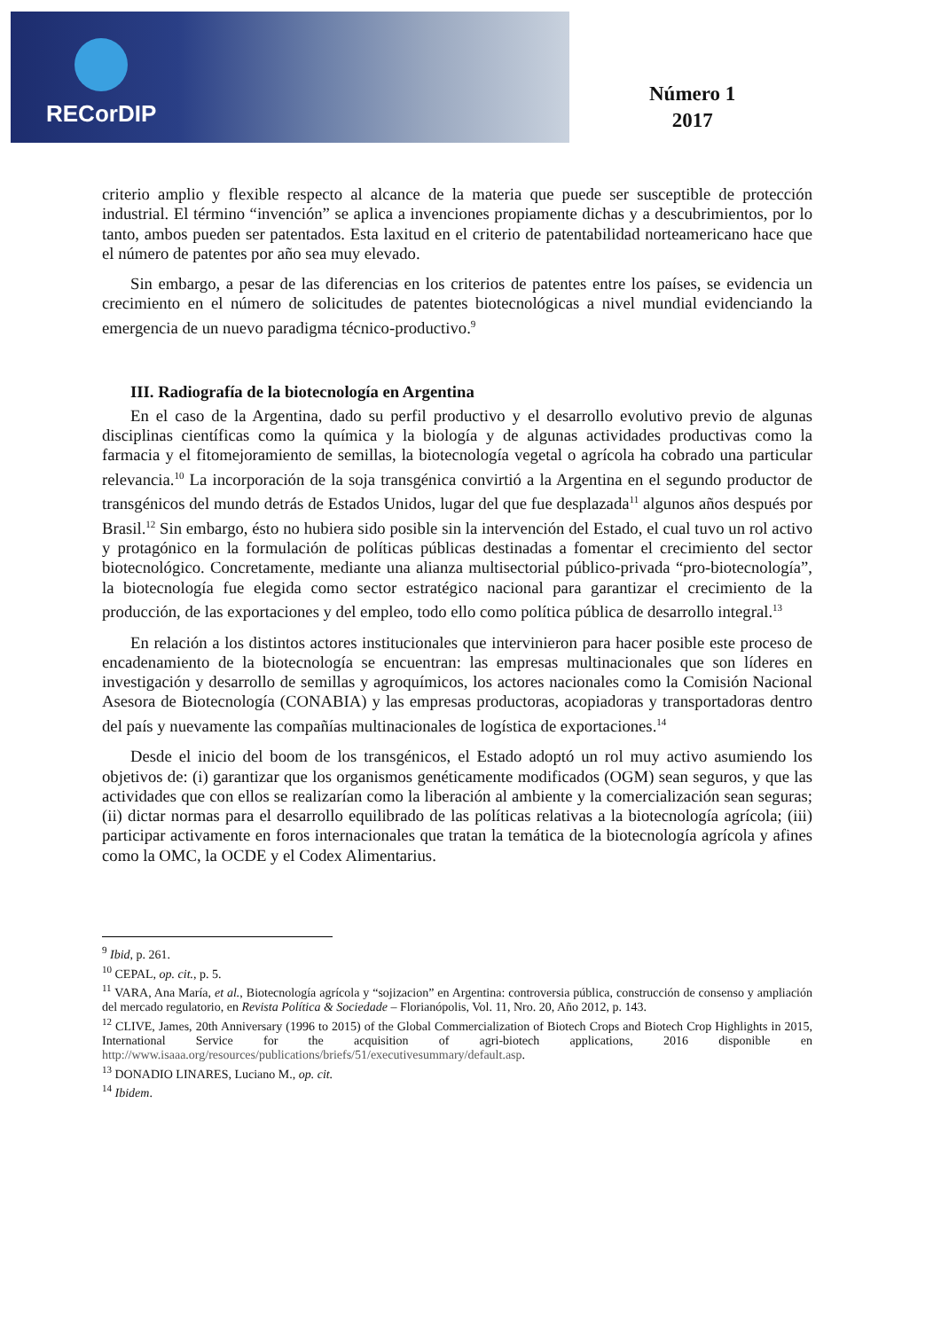RECorDIP
Número 1
2017
criterio amplio y flexible respecto al alcance de la materia que puede ser susceptible de protección industrial. El término “invención” se aplica a invenciones propiamente dichas y a descubrimientos, por lo tanto, ambos pueden ser patentados. Esta laxitud en el criterio de patentabilidad norteamericano hace que el número de patentes por año sea muy elevado.
Sin embargo, a pesar de las diferencias en los criterios de patentes entre los países, se evidencia un crecimiento en el número de solicitudes de patentes biotecnológicas a nivel mundial evidenciando la emergencia de un nuevo paradigma técnico-productivo.<sup>9</sup>
III. Radiografía de la biotecnología en Argentina
En el caso de la Argentina, dado su perfil productivo y el desarrollo evolutivo previo de algunas disciplinas científicas como la química y la biología y de algunas actividades productivas como la farmacia y el fitomejoramiento de semillas, la biotecnología vegetal o agrícola ha cobrado una particular relevancia.<sup>10</sup> La incorporación de la soja transgénica convirtió a la Argentina en el segundo productor de transgénicos del mundo detrás de Estados Unidos, lugar del que fue desplazada<sup>11</sup> algunos años después por Brasil.<sup>12</sup> Sin embargo, ésto no hubiera sido posible sin la intervención del Estado, el cual tuvo un rol activo y protagónico en la formulación de políticas públicas destinadas a fomentar el crecimiento del sector biotecnológico. Concretamente, mediante una alianza multisectorial público-privada “pro-biotecnología”, la biotecnología fue elegida como sector estratégico nacional para garantizar el crecimiento de la producción, de las exportaciones y del empleo, todo ello como política pública de desarrollo integral.<sup>13</sup>
En relación a los distintos actores institucionales que intervinieron para hacer posible este proceso de encadenamiento de la biotecnología se encuentran: las empresas multinacionales que son líderes en investigación y desarrollo de semillas y agroquímicos, los actores nacionales como la Comisión Nacional Asesora de Biotecnología (CONABIA) y las empresas productoras, acopiadoras y transportadoras dentro del país y nuevamente las compañías multinacionales de logística de exportaciones.<sup>14</sup>
Desde el inicio del boom de los transgénicos, el Estado adoptó un rol muy activo asumiendo los objetivos de: (i) garantizar que los organismos genéticamente modificados (OGM) sean seguros, y que las actividades que con ellos se realizarían como la liberación al ambiente y la comercialización sean seguras; (ii) dictar normas para el desarrollo equilibrado de las políticas relativas a la biotecnología agrícola; (iii) participar activamente en foros internacionales que tratan la temática de la biotecnología agrícola y afines como la OMC, la OCDE y el Codex Alimentarius.
<sup>9</sup> Ibid, p. 261.
<sup>10</sup> CEPAL, op. cit., p. 5.
<sup>11</sup> VARA, Ana María, et al., Biotecnología agrícola y “sojizacion” en Argentina: controversia pública, construcción de consenso y ampliación del mercado regulatorio, en Revista Política & Sociedade – Florianópolis, Vol. 11, Nro. 20, Año 2012, p. 143.
<sup>12</sup> CLIVE, James, 20th Anniversary (1996 to 2015) of the Global Commercialization of Biotech Crops and Biotech Crop Highlights in 2015, International Service for the acquisition of agri-biotech applications, 2016 disponible en http://www.isaaa.org/resources/publications/briefs/51/executivesummary/default.asp.
<sup>13</sup> DONADIO LINARES, Luciano M., op. cit.
<sup>14</sup> Ibidem.